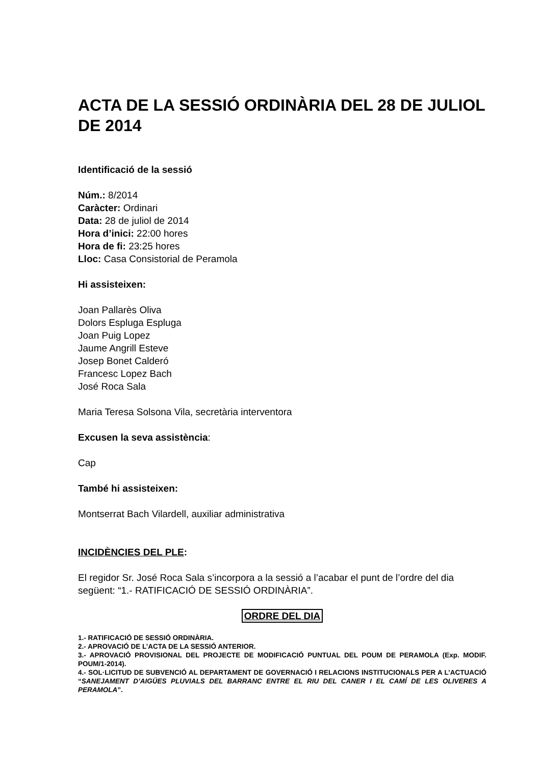ACTA DE LA SESSIÓ ORDINÀRIA DEL 28 DE JULIOL DE 2014
Identificació de la sessió
Núm.: 8/2014
Caràcter: Ordinari
Data: 28 de juliol de 2014
Hora d’inici: 22:00 hores
Hora de fi: 23:25 hores
Lloc: Casa Consistorial de Peramola
Hi assisteixen:
Joan Pallarès Oliva
Dolors Espluga Espluga
Joan Puig Lopez
Jaume Angrill Esteve
Josep Bonet Calderó
Francesc Lopez Bach
José Roca Sala
Maria Teresa Solsona Vila, secretària interventora
Excusen la seva assistència:
Cap
També hi assisteixen:
Montserrat Bach Vilardell, auxiliar administrativa
INCIDÈNCIES DEL PLE:
El regidor Sr. José Roca Sala s’incorpora a la sessió a l’acabar el punt de l’ordre del dia següent: “1.- RATIFICACIÓ DE SESSIÓ ORDINÀRIA”.
ORDRE DEL DIA
1.- RATIFICACIÓ DE SESSIÓ ORDINÀRIA.
2.- APROVACIÓ DE L’ACTA DE LA SESSIÓ ANTERIOR.
3.- APROVACIÓ PROVISIONAL DEL PROJECTE DE MODIFICACIÓ PUNTUAL DEL POUM DE PERAMOLA (Exp. MODIF. POUM/1-2014).
4.- SOL·LICITUD DE SUBVENCIÓ AL DEPARTAMENT DE GOVERNACIÓ I RELACIONS INSTITUCIONALS PER A L’ACTUACIÓ “SANEJAMENT D’AIGÜES PLUVIALS DEL BARRANC ENTRE EL RIU DEL CANER I EL CAMÍ DE LES OLIVERES A PERAMOLA”.